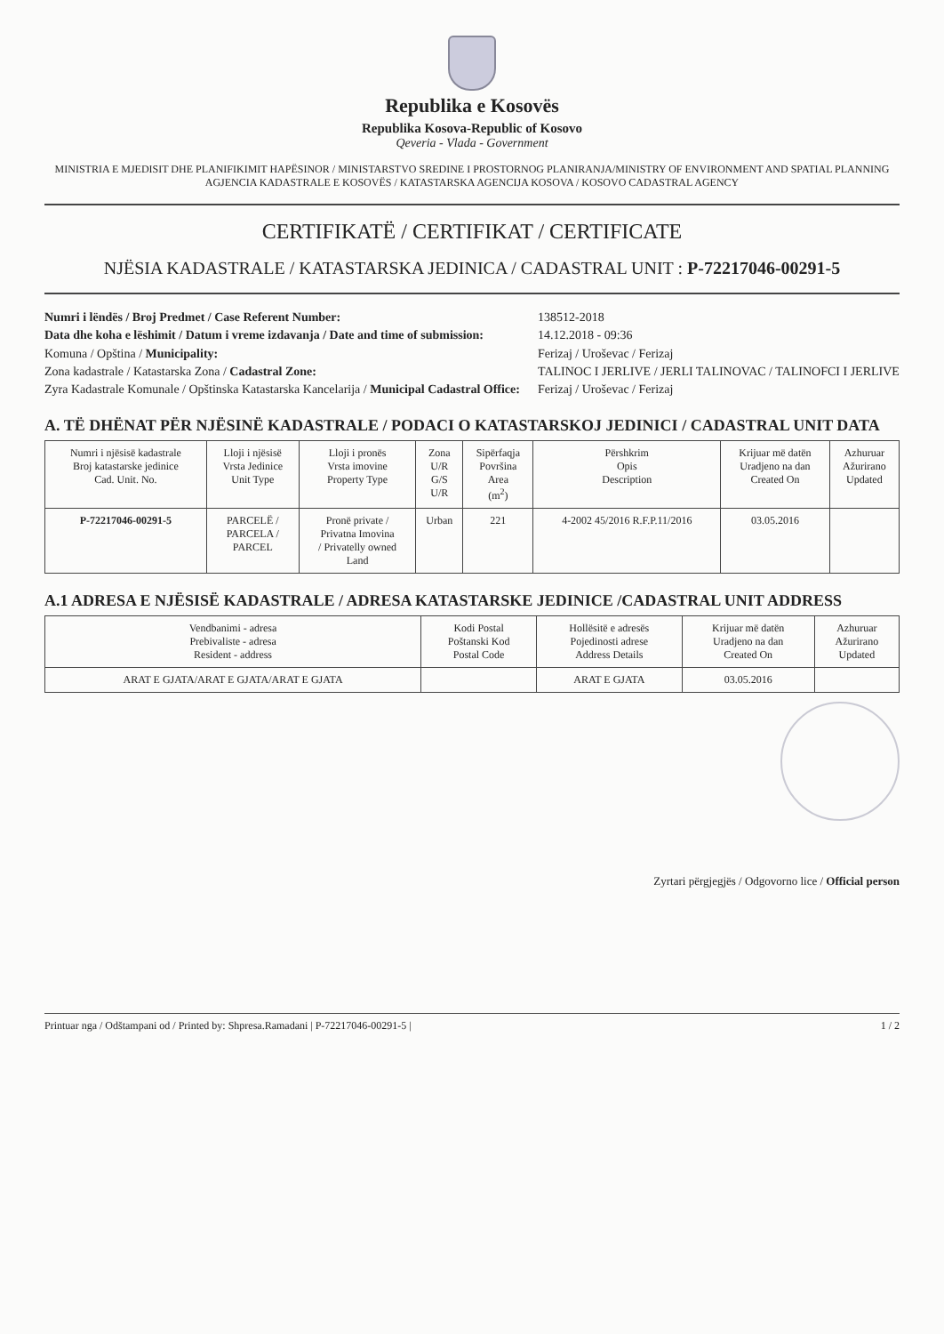Republika e Kosovës
Republika Kosova-Republic of Kosovo
Qeveria - Vlada - Government
MINISTRIA E MJEDISIT DHE PLANIFIKIMIT HAPËSINOR / MINISTARSTVO SREDINE I PROSTORNOG PLANIRANJA/MINISTRY OF ENVIRONMENT AND SPATIAL PLANNING
AGJENCIA KADASTRALE E KOSOVËS / KATASTARSKA AGENCIJA KOSOVA / KOSOVO CADASTRAL AGENCY
CERTIFIKATË / CERTIFIKAT / CERTIFICATE
NJËSIA KADASTRALE / KATASTARSKA JEDINICA / CADASTRAL UNIT : P-72217046-00291-5
Numri i lëndës / Broj Predmet / Case Referent Number:
Data dhe koha e lëshimit / Datum i vreme izdavanja / Date and time of submission:
Komuna / Opština / Municipality:
Zona kadastrale / Katastarska Zona / Cadastral Zone:
Zyra Kadastrale Komunale / Opštinska Katastarska Kancelarija / Municipal Cadastral Office:
138512-2018
14.12.2018 - 09:36
Ferizaj / Uroševac / Ferizaj
TALINOC I JERLIVE / JERLI TALINOVAC / TALINOFCI I JERLIVE
Ferizaj / Uroševac / Ferizaj
A. TË DHËNAT PËR NJËSINË KADASTRALE / PODACI O KATASTARSKOJ JEDINICI / CADASTRAL UNIT DATA
| Numri i njësisë kadastrale Broj katastarske jedinice Cad. Unit. No. | Lloji i njësisë Vrsta Jedinice Unit Type | Lloji i pronës Vrsta imovine Property Type | Zona U/R G/S U/R | Sipërfaqja Površina Area (m<sup>2</sup>) | Përshkrim Opis Description | Krijuar më datën Uradjeno na dan Created On | Azhuruar Ažurirano Updated |
| --- | --- | --- | --- | --- | --- | --- | --- |
| P-72217046-00291-5 | PARCELË / PARCELA / PARCEL | Pronë private / Privatna Imovina / Privatelly owned Land | Urban | 221 | 4-2002 45/2016 R.F.P.11/2016 | 03.05.2016 | |
A.1 ADRESA E NJËSISË KADASTRALE / ADRESA KATASTARSKE JEDINICE /CADASTRAL UNIT ADDRESS
| Vendbanimi - adresa Prebivaliste - adresa Resident - address | Kodi Postal Poštanski Kod Postal Code | Hollësitë e adresës Pojedinosti adrese Address Details | Krijuar më datën Uradjeno na dan Created On | Azhuruar Ažurirano Updated |
| --- | --- | --- | --- | --- |
| ARAT E GJATA/ARAT E GJATA/ARAT E GJATA | | ARAT E GJATA | 03.05.2016 | |
Zyrtari përgjegjës / Odgovorno lice / Official person
Printuar nga / Odštampani od / Printed by: Shpresa.Ramadani | P-72217046-00291-5 | 1 / 2